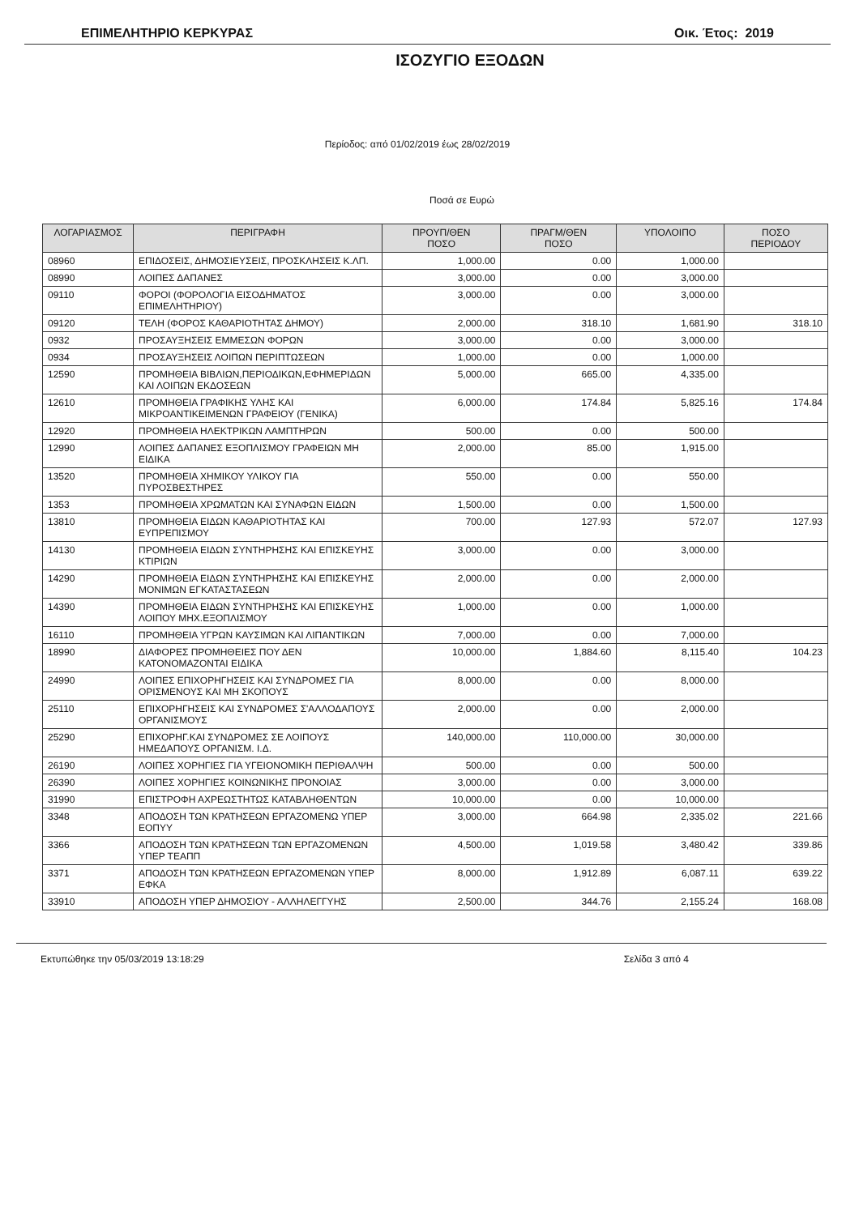ΕΠΙΜΕΛΗΤΗΡΙΟ ΚΕΡΚΥΡΑΣ Οικ. Έτος: 2019
ΙΣΟΖΥΓΙΟ ΕΞΟΔΩΝ
Περίοδος: από 01/02/2019 έως 28/02/2019
Ποσά σε Ευρώ
| ΛΟΓΑΡΙΑΣΜΟΣ | ΠΕΡΙΓΡΑΦΗ | ΠΡΟΥΠ/ΘΕΝ ΠΟΣΟ | ΠΡΑΓΜ/ΘΕΝ ΠΟΣΟ | ΥΠΟΛΟΙΠΟ | ΠΟΣΟ ΠΕΡΙΟΔΟΥ |
| --- | --- | --- | --- | --- | --- |
| 08960 | ΕΠΙΔΟΣΕΙΣ, ΔΗΜΟΣΙΕΥΣΕΙΣ, ΠΡΟΣΚΛΗΣΕΙΣ Κ.ΛΠ. | 1,000.00 | 0.00 | 1,000.00 | |
| 08990 | ΛΟΙΠΕΣ ΔΑΠΑΝΕΣ | 3,000.00 | 0.00 | 3,000.00 | |
| 09110 | ΦΟΡΟΙ (ΦΟΡΟΛΟΓΙΑ ΕΙΣΟΔΗΜΑΤΟΣ ΕΠΙΜΕΛΗΤΗΡΙΟΥ) | 3,000.00 | 0.00 | 3,000.00 | |
| 09120 | ΤΕΛΗ (ΦΟΡΟΣ ΚΑΘΑΡΙΟΤΗΤΑΣ ΔΗΜΟΥ) | 2,000.00 | 318.10 | 1,681.90 | 318.10 |
| 0932 | ΠΡΟΣΑΥΞΗΣΕΙΣ ΕΜΜΕΣΩΝ ΦΟΡΩΝ | 3,000.00 | 0.00 | 3,000.00 | |
| 0934 | ΠΡΟΣΑΥΞΗΣΕΙΣ ΛΟΙΠΩΝ ΠΕΡΙΠΤΩΣΕΩΝ | 1,000.00 | 0.00 | 1,000.00 | |
| 12590 | ΠΡΟΜΗΘΕΙΑ ΒΙΒΛΙΩΝ,ΠΕΡΙΟΔΙΚΩΝ,ΕΦΗΜΕΡΙΔΩΝ ΚΑΙ ΛΟΙΠΩΝ ΕΚΔΟΣΕΩΝ | 5,000.00 | 665.00 | 4,335.00 | |
| 12610 | ΠΡΟΜΗΘΕΙΑ ΓΡΑΦΙΚΗΣ ΥΛΗΣ ΚΑΙ ΜΙΚΡΟΑΝΤΙΚΕΙΜΕΝΩΝ ΓΡΑΦΕΙΟΥ (ΓΕΝΙΚΑ) | 6,000.00 | 174.84 | 5,825.16 | 174.84 |
| 12920 | ΠΡΟΜΗΘΕΙΑ ΗΛΕΚΤΡΙΚΩΝ ΛΑΜΠΤΗΡΩΝ | 500.00 | 0.00 | 500.00 | |
| 12990 | ΛΟΙΠΕΣ ΔΑΠΑΝΕΣ ΕΞΟΠΛΙΣΜΟΥ ΓΡΑΦΕΙΩΝ ΜΗ ΕΙΔΙΚΑ | 2,000.00 | 85.00 | 1,915.00 | |
| 13520 | ΠΡΟΜΗΘΕΙΑ ΧΗΜΙΚΟΥ ΥΛΙΚΟΥ ΓΙΑ ΠΥΡΟΣΒΕΣΤΗΡΕΣ | 550.00 | 0.00 | 550.00 | |
| 1353 | ΠΡΟΜΗΘΕΙΑ ΧΡΩΜΑΤΩΝ ΚΑΙ ΣΥΝΑΦΩΝ ΕΙΔΩΝ | 1,500.00 | 0.00 | 1,500.00 | |
| 13810 | ΠΡΟΜΗΘΕΙΑ ΕΙΔΩΝ ΚΑΘΑΡΙΟΤΗΤΑΣ ΚΑΙ ΕΥΠΡΕΠΙΣΜΟΥ | 700.00 | 127.93 | 572.07 | 127.93 |
| 14130 | ΠΡΟΜΗΘΕΙΑ ΕΙΔΩΝ ΣΥΝΤΗΡΗΣΗΣ ΚΑΙ ΕΠΙΣΚΕΥΗΣ ΚΤΙΡΙΩΝ | 3,000.00 | 0.00 | 3,000.00 | |
| 14290 | ΠΡΟΜΗΘΕΙΑ ΕΙΔΩΝ ΣΥΝΤΗΡΗΣΗΣ ΚΑΙ ΕΠΙΣΚΕΥΗΣ ΜΟΝΙΜΩΝ ΕΓΚΑΤΑΣΤΑΣΕΩΝ | 2,000.00 | 0.00 | 2,000.00 | |
| 14390 | ΠΡΟΜΗΘΕΙΑ ΕΙΔΩΝ ΣΥΝΤΗΡΗΣΗΣ ΚΑΙ ΕΠΙΣΚΕΥΗΣ ΛΟΙΠΟΥ ΜΗΧ.ΕΞΟΠΛΙΣΜΟΥ | 1,000.00 | 0.00 | 1,000.00 | |
| 16110 | ΠΡΟΜΗΘΕΙΑ ΥΓΡΩΝ ΚΑΥΣΙΜΩΝ ΚΑΙ ΛΙΠΑΝΤΙΚΩΝ | 7,000.00 | 0.00 | 7,000.00 | |
| 18990 | ΔΙΑΦΟΡΕΣ ΠΡΟΜΗΘΕΙΕΣ ΠΟΥ ΔΕΝ ΚΑΤΟΝΟΜΑΖΟΝΤΑΙ ΕΙΔΙΚΑ | 10,000.00 | 1,884.60 | 8,115.40 | 104.23 |
| 24990 | ΛΟΙΠΕΣ ΕΠΙΧΟΡΗΓΗΣΕΙΣ ΚΑΙ ΣΥΝΔΡΟΜΕΣ ΓΙΑ ΟΡΙΣΜΕΝΟΥΣ ΚΑΙ ΜΗ ΣΚΟΠΟΥΣ | 8,000.00 | 0.00 | 8,000.00 | |
| 25110 | ΕΠΙΧΟΡΗΓΗΣΕΙΣ ΚΑΙ ΣΥΝΔΡΟΜΕΣ Σ'ΑΛΛΟΔΑΠΟΥΣ ΟΡΓΑΝΙΣΜΟΥΣ | 2,000.00 | 0.00 | 2,000.00 | |
| 25290 | ΕΠΙΧΟΡΗΓ.ΚΑΙ ΣΥΝΔΡΟΜΕΣ ΣΕ ΛΟΙΠΟΥΣ ΗΜΕΔΑΠΟΥΣ ΟΡΓΑΝΙΣΜ. Ι.Δ. | 140,000.00 | 110,000.00 | 30,000.00 | |
| 26190 | ΛΟΙΠΕΣ ΧΟΡΗΓΙΕΣ ΓΙΑ ΥΓΕΙΟΝΟΜΙΚΗ ΠΕΡΙΘΑΛΨΗ | 500.00 | 0.00 | 500.00 | |
| 26390 | ΛΟΙΠΕΣ ΧΟΡΗΓΙΕΣ ΚΟΙΝΩΝΙΚΗΣ ΠΡΟΝΟΙΑΣ | 3,000.00 | 0.00 | 3,000.00 | |
| 31990 | ΕΠΙΣΤΡΟΦΗ ΑΧΡΕΩΣΤΗΤΩΣ ΚΑΤΑΒΛΗΘΕΝΤΩΝ | 10,000.00 | 0.00 | 10,000.00 | |
| 3348 | ΑΠΟΔΟΣΗ ΤΩΝ ΚΡΑΤΗΣΕΩΝ ΕΡΓΑΖΟΜΕΝΩ ΥΠΕΡ ΕΟΠΥΥ | 3,000.00 | 664.98 | 2,335.02 | 221.66 |
| 3366 | ΑΠΟΔΟΣΗ ΤΩΝ ΚΡΑΤΗΣΕΩΝ ΤΩΝ ΕΡΓΑΖΟΜΕΝΩΝ ΥΠΕΡ ΤΕΑΠΠ | 4,500.00 | 1,019.58 | 3,480.42 | 339.86 |
| 3371 | ΑΠΟΔΟΣΗ ΤΩΝ ΚΡΑΤΗΣΕΩΝ ΕΡΓΑΖΟΜΕΝΩΝ ΥΠΕΡ ΕΦΚΑ | 8,000.00 | 1,912.89 | 6,087.11 | 639.22 |
| 33910 | ΑΠΟΔΟΣΗ ΥΠΕΡ ΔΗΜΟΣΙΟΥ - ΑΛΛΗΛΕΓΓΥΗΣ | 2,500.00 | 344.76 | 2,155.24 | 168.08 |
Εκτυπώθηκε την 05/03/2019 13:18:29 Σελίδα 3 από 4